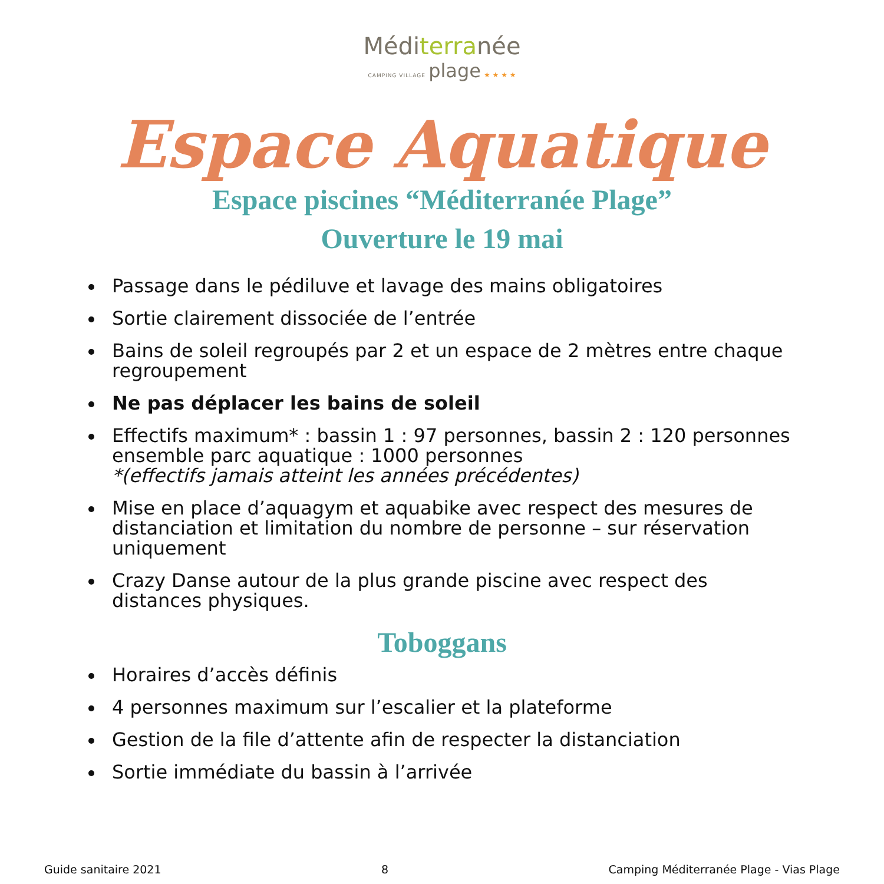Méditerranée
CAMPING VILLAGE plage ★ ★ ★ ★
Espace Aquatique
Espace piscines “Méditerranée Plage”
Ouverture le 19 mai
Passage dans le pédiluve et lavage des mains obligatoires
Sortie clairement dissociée de l’entrée
Bains de soleil regroupés par 2 et un espace de 2 mètres entre chaque regroupement
Ne pas déplacer les bains de soleil
Effectifs maximum* : bassin 1 : 97 personnes, bassin 2 : 120 personnes ensemble parc aquatique : 1000 personnes
*(effectifs jamais atteint les années précédentes)
Mise en place d’aquagym et aquabike avec respect des mesures de distanciation et limitation du nombre de personne – sur réservation uniquement
Crazy Danse autour de la plus grande piscine avec respect des distances physiques.
Toboggans
Horaires d’accès définis
4 personnes maximum sur l’escalier et la plateforme
Gestion de la file d’attente afin de respecter la distanciation
Sortie immédiate du bassin à l’arrivée
Guide sanitaire 2021 8 Camping Méditerranée Plage - Vias Plage